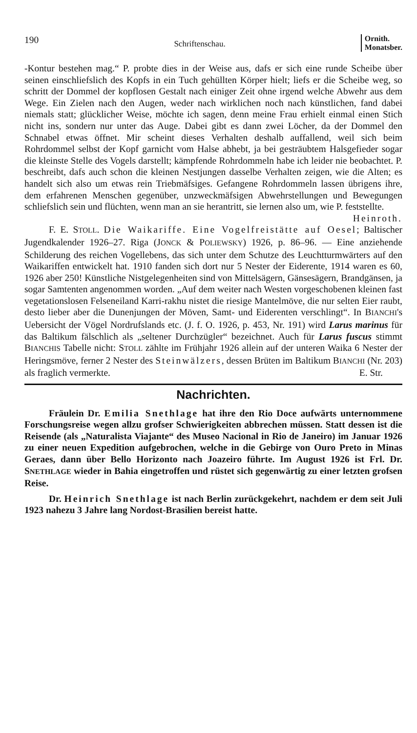190 Schriftenschau. Ornith.
Monatsber.
-Kontur bestehen mag.“ P. probte dies in der Weise aus, dafs er sich eine runde Scheibe über seinen einschliefslich des Kopfs in ein Tuch gehüllten Körper hielt; liefs er die Scheibe weg, so schritt der Dommel der kopflosen Gestalt nach einiger Zeit ohne irgend welche Abwehr aus dem Wege. Ein Zielen nach den Augen, weder nach wirklichen noch nach künstlichen, fand dabei niemals statt; glücklicher Weise, möchte ich sagen, denn meine Frau erhielt einmal einen Stich nicht ins, sondern nur unter das Auge. Dabei gibt es dann zwei Löcher, da der Dommel den Schnabel etwas öffnet. Mir scheint dieses Verhalten deshalb auffallend, weil sich beim Rohrdommel selbst der Kopf garnicht vom Halse abhebt, ja bei gesträubtem Halsgefieder sogar die kleinste Stelle des Vogels darstellt; kämpfende Rohrdommeln habe ich leider nie beobachtet. P. beschreibt, dafs auch schon die kleinen Nestjungen dasselbe Verhalten zeigen, wie die Alten; es handelt sich also um etwas rein Triebmäfsiges. Gefangene Rohrdommeln lassen übrigens ihre, dem erfahrenen Menschen gegenüber, unzweckmäfsigen Abwehrstellungen und Bewegungen schliefslich sein und flüchten, wenn man an sie herantritt, sie lernen also um, wie P. feststellte. Heinroth.
F. E. STOLL. Die Waikariffe. Eine Vogelfreistätte auf Oesel; Baltischer Jugendkalender 1926–27. Riga (JONCK & POLIEWSKY) 1926, p. 86–96. — Eine anziehende Schilderung des reichen Vogellebens, das sich unter dem Schutze des Leuchtturmwärters auf den Waikariffen entwickelt hat. 1910 fanden sich dort nur 5 Nester der Eiderente, 1914 waren es 60, 1926 aber 250! Künstliche Nistgelegenheiten sind von Mittelsägern, Gänsesägern, Brandgänsen, ja sogar Samtenten angenommen worden. „Auf dem weiter nach Westen vorgeschobenen kleinen fast vegetationslosen Felseneiland Karri-rakhu nistet die riesige Mantelmöve, die nur selten Eier raubt, desto lieber aber die Dunenjungen der Möven, Samt- und Eiderenten verschlingt“. In BIANCHI's Uebersicht der Vögel Nordrufslands etc. (J. f. O. 1926, p. 453, Nr. 191) wird Larus marinus für das Baltikum fälschlich als „seltener Durchzügler“ bezeichnet. Auch für Larus fuscus stimmt BIANCHIS Tabelle nicht: STOLL zählte im Frühjahr 1926 allein auf der unteren Waika 6 Nester der Heringsmöve, ferner 2 Nester des Steinwälzers, dessen Brüten im Baltikum BIANCHI (Nr. 203) als fraglich vermerkte. E. Str.
Nachrichten.
Fräulein Dr. Emilia Snethlage hat ihre den Rio Doce aufwärts unternommene Forschungsreise wegen allzu grofser Schwierigkeiten abbrechen müssen. Statt dessen ist die Reisende (als „Naturalista Viajante“ des Museo Nacional in Rio de Janeiro) im Januar 1926 zu einer neuen Expedition aufgebrochen, welche in die Gebirge von Ouro Preto in Minas Geraes, dann über Bello Horizonto nach Joazeiro führte. Im August 1926 ist Frl. Dr. SNETHLAGE wieder in Bahia eingetroffen und rüstet sich gegenwärtig zu einer letzten grofsen Reise.
Dr. Heinrich Snethlage ist nach Berlin zurückgekehrt, nachdem er dem seit Juli 1923 nahezu 3 Jahre lang Nordost-Brasilien bereist hatte.